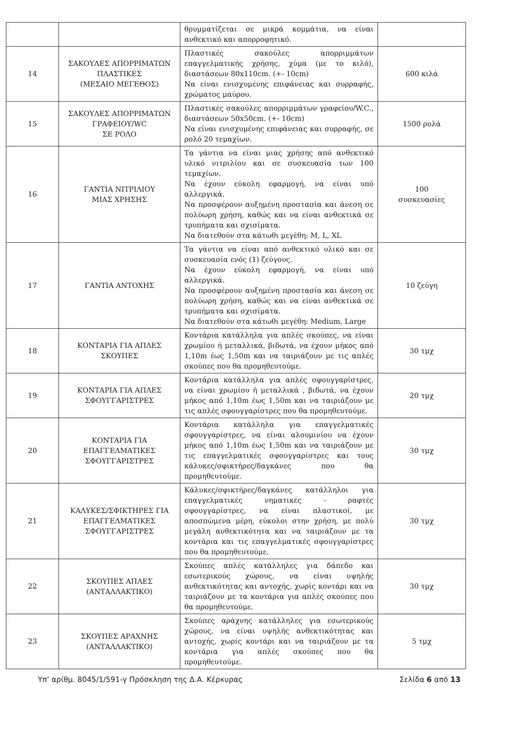| | | θρυμματίζεται σε μικρά κομμάτια, να είναι ανθεκτικό και απορροφητικό. | |
| 14 | ΣΑΚΟΥΛΕΣ ΑΠΟΡΡΙΜΑΤΩΝ ΠΛΑΣΤΙΚΕΣ (ΜΕΣΑΙΟ ΜΕΓΕΘΟΣ) | Πλαστικές σακούλες απορριμμάτων επαγγελματικής χρήσης, χύμα (με το κιλό), διαστάσεων 80x110cm. (+- 10cm) Να είναι ενισχυμένης επιφάνειας και συρραφής, χρώματος μαύρου. | 600 κιλά |
| 15 | ΣΑΚΟΥΛΕΣ ΑΠΟΡΡΙΜΑΤΩΝ ΓΡΑΦΕΙΟΥ/WC ΣΕ ΡΟΛΟ | Πλαστικές σακούλες απορριμμάτων γραφείου/W.C., διαστάσεων 50x50cm. (+- 10cm) Να είναι ενισχυμένης επιφάνειας και συρραφής, σε ρολό 20 τεμαχίων. | 1500 ρολά |
| 16 | ΓΑΝΤΙΑ ΝΙΤΡΙΛΙΟΥ ΜΙΑΣ ΧΡΗΣΗΣ | Τα γάντια να είναι μιας χρήσης από ανθεκτικό υλικό νιτριλίου και σε συσκευασία των 100 τεμαχίων. Να έχουν εύκολη εφαρμογή, να είναι υπό αλλεργικά. Να προσφέρουν αυξημένη προστασία και άνεση σε πολύωρη χρήση, καθώς και να είναι ανθεκτικά σε τρυπήματα και σχισίματα. Να διατεθούν στα κάτωθι μεγέθη: M, L, XL | 100 συσκευασίες |
| 17 | ΓΑΝΤΙΑ ΑΝΤΟΧΗΣ | Τα γάντια να είναι από ανθεκτικό υλικό και σε συσκευασία ενός (1) ζεύγους. Να έχουν εύκολη εφαρμογή, να είναι υπό αλλεργικά. Να προσφέρουν αυξημένη προστασία και άνεση σε πολύωρη χρήση, καθώς και να είναι ανθεκτικά σε τρυπήματα και σχισίματα. Να διατεθούν στα κάτωθι μεγέθη: Medium, Large | 10 ζεύγη |
| 18 | ΚΟΝΤΑΡΙΑ ΓΙΑ ΑΠΛΕΣ ΣΚΟΥΠΕΣ | Κοντάρια κατάλληλα για απλές σκούπες, να είναι χρωμίου ή μεταλλικά, βιδωτά, να έχουν μήκος από 1,10m έως 1,50m και να ταιριάζουν με τις απλές σκούπες που θα προμηθευτούμε. | 30 τμχ |
| 19 | ΚΟΝΤΑΡΙΑ ΓΙΑ ΑΠΛΕΣ ΣΦΟΥΓΓΑΡΙΣΤΡΕΣ | Κοντάρια κατάλληλα για απλές σφουγγαρίστρες, να είναι χρωμίου ή μεταλλικά , βιδωτά, να έχουν μήκος από 1,10m έως 1,50m και να ταιριάζουν με τις απλές σφουγγαρίστρες που θα προμηθευτούμε. | 20 τμχ |
| 20 | ΚΟΝΤΑΡΙΑ ΓΙΑ ΕΠΑΓΓΕΛΜΑΤΙΚΕΣ ΣΦΟΥΓΓΑΡΙΣΤΡΕΣ | Κοντάρια κατάλληλα για επαγγελματικές σφουγγαρίστρες, να είναι αλουμινίου να έχουν μήκος από 1,10m έως 1,50m και να ταιριάζουν με τις επαγγελματικές σφουγγαρίστρες και τους κάλυκες/σφικτήρες/δαγκάνες που θα προμηθευτούμε. | 30 τμχ |
| 21 | ΚΑΛΥΚΕΣ/ΣΦΙΚΤΗΡΕΣ ΓΙΑ ΕΠΑΓΓΕΛΜΑΤΙΚΕΣ ΣΦΟΥΓΓΑΡΙΣΤΡΕΣ | Κάλυκες/σφικτήρες/δαγκάνες κατάλληλοι για επαγγελματικές νηματικές - ραφτές σφουγγαρίστρες, να είναι πλαστικοί, με αποσπώμενα μέρη, εύκολοι στην χρήση, με πολύ μεγάλη ανθεκτικότητα και να ταιριάζουν με τα κοντάρια και τις επαγγελματικές σφουγγαρίστρες που θα προμηθευτούμε. | 30 τμχ |
| 22 | ΣΚΟΥΠΕΣ ΑΠΛΕΣ (ΑΝΤΑΛΛΑΚΤΙΚΟ) | Σκούπες απλές κατάλληλες για δάπεδο και εσωτερικούς χώρους, να είναι υψηλής ανθεκτικότητας και αντοχής, χωρίς κοντάρι και να ταιριάζουν με τα κοντάρια για απλές σκούπες που θα προμηθευτούμε. | 30 τμχ |
| 23 | ΣΚΟΥΠΕΣ ΑΡΑΧΝΗΣ (ΑΝΤΑΛΛΑΚΤΙΚΟ) | Σκούπες αράχνης κατάλληλες για εσωτερικούς χώρους, να είναι υψηλής ανθεκτικότητας και αντοχής, χωρίς κοντάρι και να ταιριάζουν με τα κοντάρια για απλές σκούπες που θα προμηθευτούμε. | 5 τμχ |
Υπ’ αρίθμ. 8045/1/591-γ Πρόσκληση της Δ.Α. Κέρκυρας Σελίδα 6 από 13